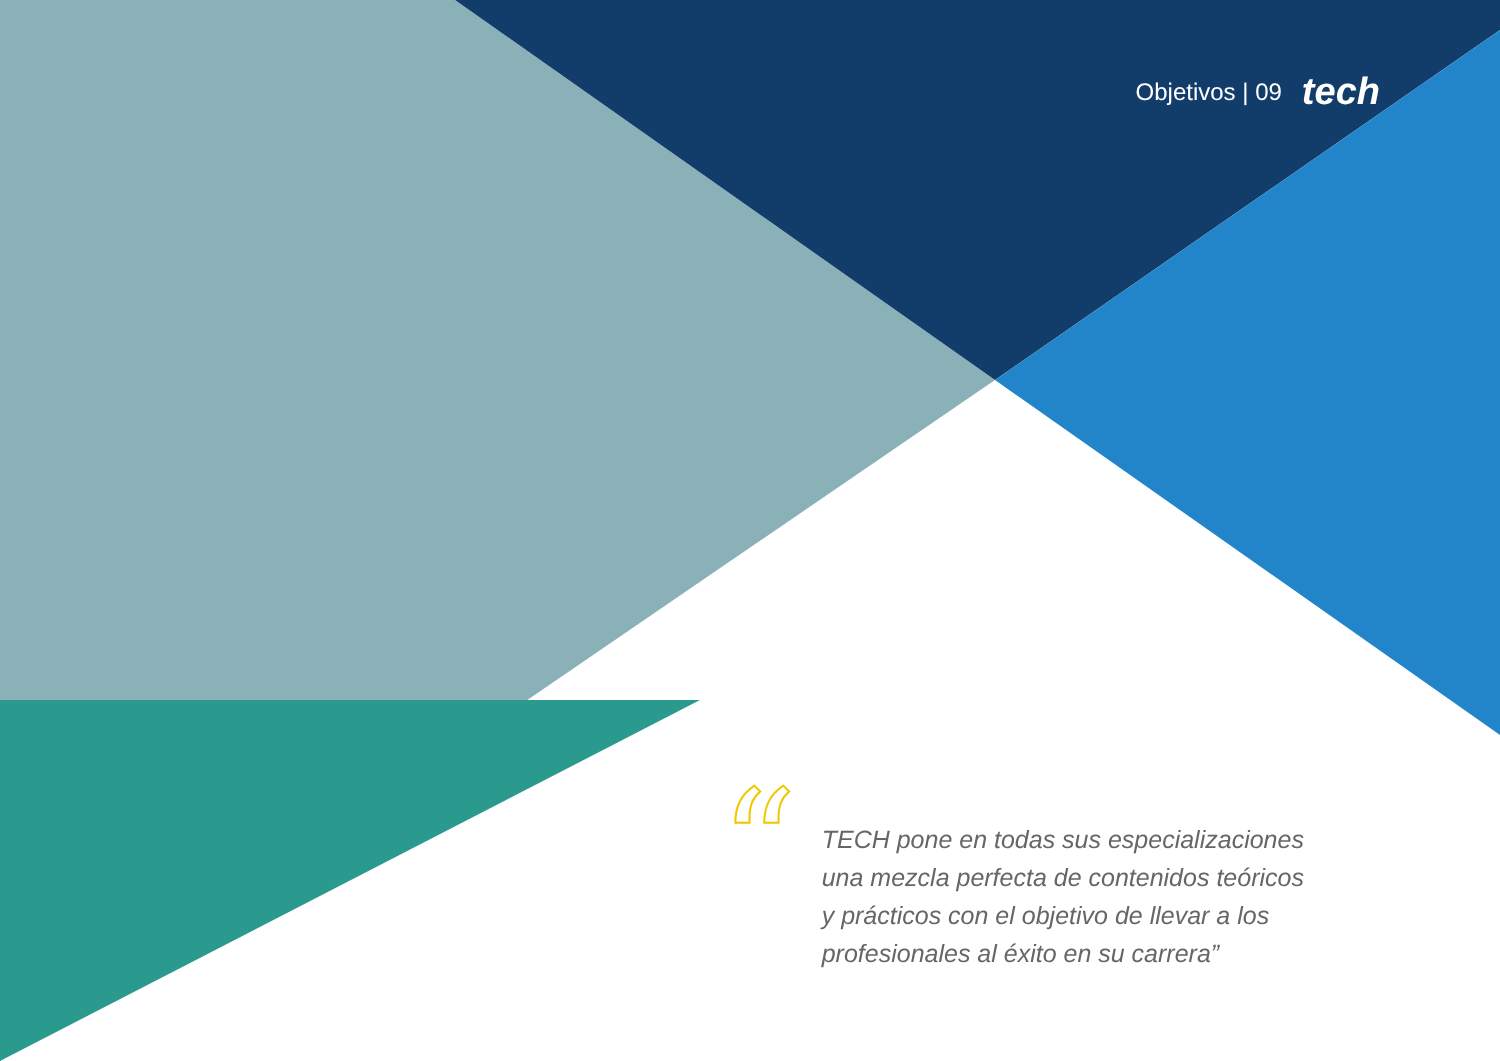Objetivos | 09 tech
“
TECH pone en todas sus especializaciones una mezcla perfecta de contenidos teóricos y prácticos con el objetivo de llevar a los profesionales al éxito en su carrera”